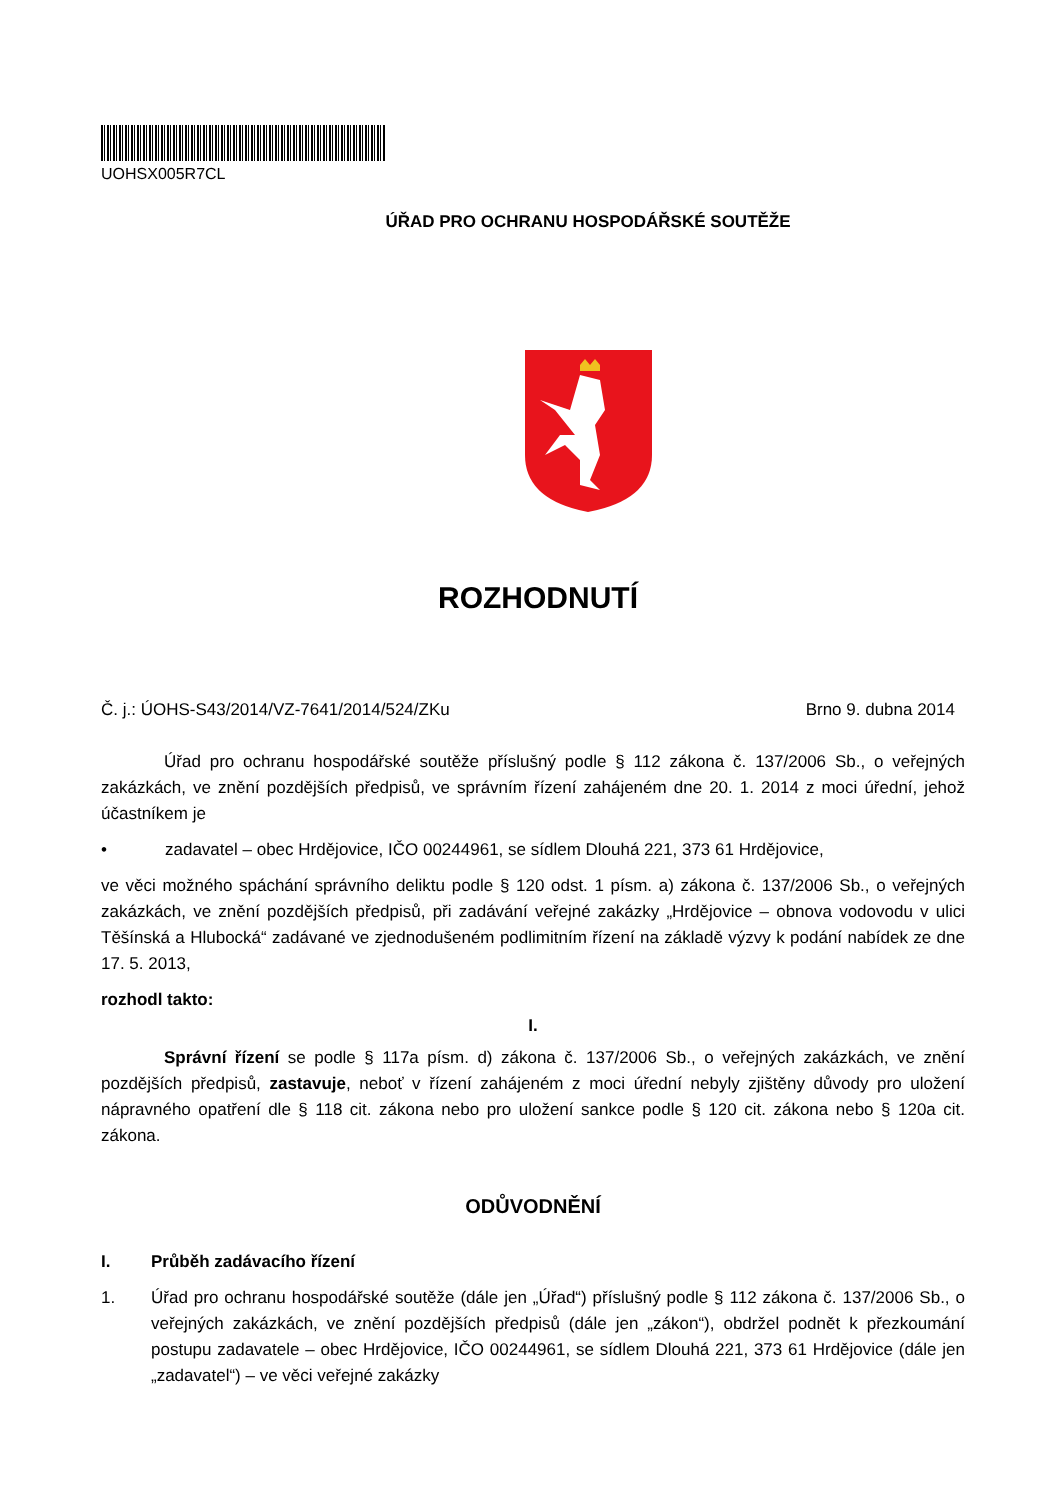UOHSX005R7CL
ÚŘAD PRO OCHRANU HOSPODÁŘSKÉ SOUTĚŽE
ROZHODNUTÍ
Č. j.: ÚOHS-S43/2014/VZ-7641/2014/524/ZKu Brno 9. dubna 2014
Úřad pro ochranu hospodářské soutěže příslušný podle § 112 zákona č. 137/2006 Sb., o veřejných zakázkách, ve znění pozdějších předpisů, ve správním řízení zahájeném dne 20. 1. 2014 z moci úřední, jehož účastníkem je
• zadavatel – obec Hrdějovice, IČO 00244961, se sídlem Dlouhá 221, 373 61 Hrdějovice,
ve věci možného spáchání správního deliktu podle § 120 odst. 1 písm. a) zákona č. 137/2006 Sb., o veřejných zakázkách, ve znění pozdějších předpisů, při zadávání veřejné zakázky „Hrdějovice – obnova vodovodu v ulici Těšínská a Hlubocká“ zadávané ve zjednodušeném podlimitním řízení na základě výzvy k podání nabídek ze dne 17. 5. 2013,
rozhodl takto:
I.
Správní řízení se podle § 117a písm. d) zákona č. 137/2006 Sb., o veřejných zakázkách, ve znění pozdějších předpisů, zastavuje, neboť v řízení zahájeném z moci úřední nebyly zjištěny důvody pro uložení nápravného opatření dle § 118 cit. zákona nebo pro uložení sankce podle § 120 cit. zákona nebo § 120a cit. zákona.
ODŮVODNĚNÍ
I. Průběh zadávacího řízení
1. Úřad pro ochranu hospodářské soutěže (dále jen „Úřad“) příslušný podle § 112 zákona č. 137/2006 Sb., o veřejných zakázkách, ve znění pozdějších předpisů (dále jen „zákon“), obdržel podnět k přezkoumání postupu zadavatele – obec Hrdějovice, IČO 00244961, se sídlem Dlouhá 221, 373 61 Hrdějovice (dále jen „zadavatel“) – ve věci veřejné zakázky